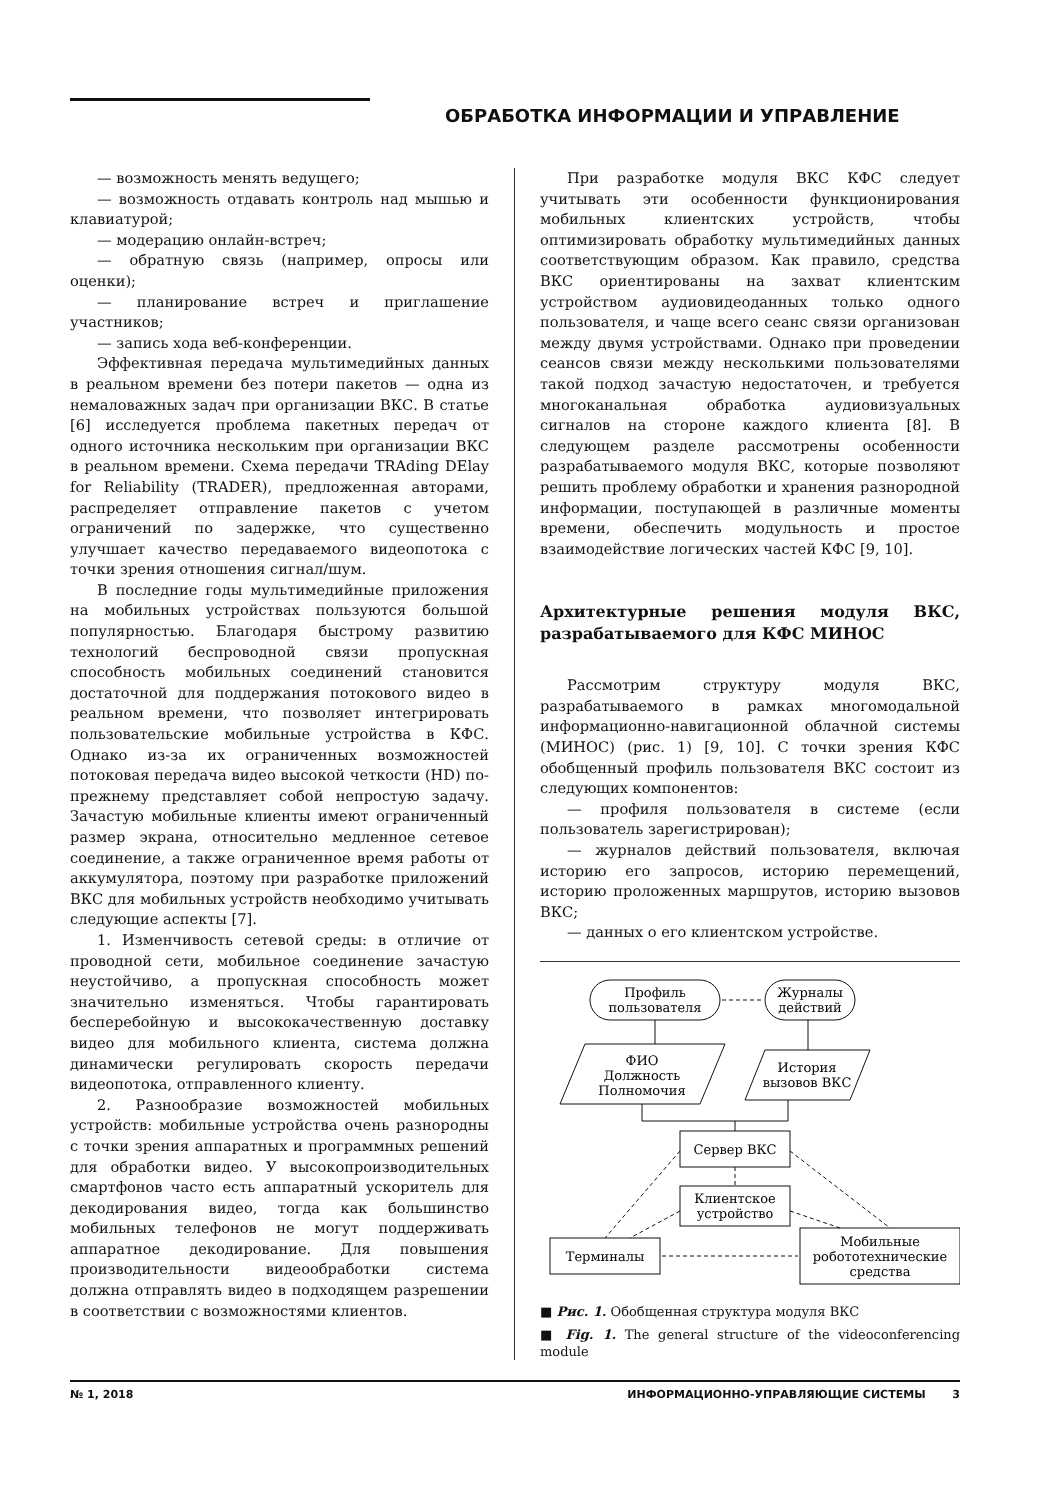ОБРАБОТКА ИНФОРМАЦИИ И УПРАВЛЕНИЕ
— возможность менять ведущего;
— возможность отдавать контроль над мышью и клавиатурой;
— модерацию онлайн-встреч;
— обратную связь (например, опросы или оценки);
— планирование встреч и приглашение участников;
— запись хода веб-конференции.
Эффективная передача мультимедийных данных в реальном времени без потери пакетов — одна из немаловажных задач при организации ВКС. В статье [6] исследуется проблема пакетных передач от одного источника нескольким при организации ВКС в реальном времени. Схема передачи TRAding DElay for Reliability (TRADER), предложенная авторами, распределяет отправление пакетов с учетом ограничений по задержке, что существенно улучшает качество передаваемого видеопотока с точки зрения отношения сигнал/шум.
В последние годы мультимедийные приложения на мобильных устройствах пользуются большой популярностью. Благодаря быстрому развитию технологий беспроводной связи пропускная способность мобильных соединений становится достаточной для поддержания потокового видео в реальном времени, что позволяет интегрировать пользовательские мобильные устройства в КФС. Однако из-за их ограниченных возможностей потоковая передача видео высокой четкости (HD) по-прежнему представляет собой непростую задачу. Зачастую мобильные клиенты имеют ограниченный размер экрана, относительно медленное сетевое соединение, а также ограниченное время работы от аккумулятора, поэтому при разработке приложений ВКС для мобильных устройств необходимо учитывать следующие аспекты [7].
1. Изменчивость сетевой среды: в отличие от проводной сети, мобильное соединение зачастую неустойчиво, а пропускная способность может значительно изменяться. Чтобы гарантировать бесперебойную и высококачественную доставку видео для мобильного клиента, система должна динамически регулировать скорость передачи видеопотока, отправленного клиенту.
2. Разнообразие возможностей мобильных устройств: мобильные устройства очень разнородны с точки зрения аппаратных и программных решений для обработки видео. У высокопроизводительных смартфонов часто есть аппаратный ускоритель для декодирования видео, тогда как большинство мобильных телефонов не могут поддерживать аппаратное декодирование. Для повышения производительности видеообработки система должна отправлять видео в подходящем разрешении в соответствии с возможностями клиентов.
При разработке модуля ВКС КФС следует учитывать эти особенности функционирования мобильных клиентских устройств, чтобы оптимизировать обработку мультимедийных данных соответствующим образом. Как правило, средства ВКС ориентированы на захват клиентским устройством аудиовидеоданных только одного пользователя, и чаще всего сеанс связи организован между двумя устройствами. Однако при проведении сеансов связи между несколькими пользователями такой подход зачастую недостаточен, и требуется многоканальная обработка аудиовизуальных сигналов на стороне каждого клиента [8]. В следующем разделе рассмотрены особенности разрабатываемого модуля ВКС, которые позволяют решить проблему обработки и хранения разнородной информации, поступающей в различные моменты времени, обеспечить модульность и простое взаимодействие логических частей КФС [9, 10].
Архитектурные решения модуля ВКС, разрабатываемого для КФС МИНОС
Рассмотрим структуру модуля ВКС, разрабатываемого в рамках многомодальной информационно-навигационной облачной системы (МИНОС) (рис. 1) [9, 10]. С точки зрения КФС обобщенный профиль пользователя ВКС состоит из следующих компонентов:
— профиля пользователя в системе (если пользователь зарегистрирован);
— журналов действий пользователя, включая историю его запросов, историю перемещений, историю проложенных маршрутов, историю вызовов ВКС;
— данных о его клиентском устройстве.
Профиль
пользователя
Журналы
действий
ФИО
Должность
Полномочия
История
вызовов ВКС
Сервер ВКС
Клиентское
устройство
Терминалы
Мобильные
робототехнические
средства
■ Рис. 1. Обобщенная структура модуля ВКС
■ Fig. 1. The general structure of the videoconferencing module
№ 1, 2018 ИНФОРМАЦИОННО-УПРАВЛЯЮЩИЕ СИСТЕМЫ 3